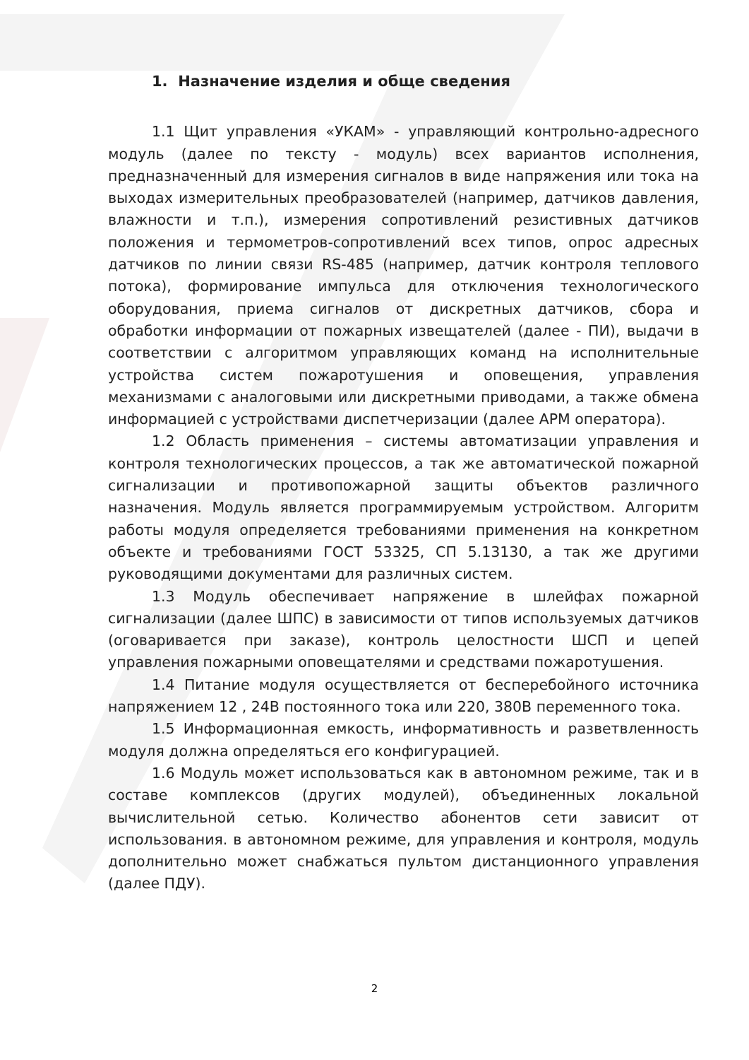1. Назначение изделия и обще сведения
1.1 Щит управления «УКАМ» - управляющий контрольно-адресного модуль (далее по тексту - модуль) всех вариантов исполнения, предназначенный для измерения сигналов в виде напряжения или тока на выходах измерительных преобразователей (например, датчиков давления, влажности и т.п.), измерения сопротивлений резистивных датчиков положения и термометров-сопротивлений всех типов, опрос адресных датчиков по линии связи RS-485 (например, датчик контроля теплового потока), формирование импульса для отключения технологического оборудования, приема сигналов от дискретных датчиков, сбора и обработки информации от пожарных извещателей (далее - ПИ), выдачи в соответствии с алгоритмом управляющих команд на исполнительные устройства систем пожаротушения и оповещения, управления механизмами с аналоговыми или дискретными приводами, а также обмена информацией с устройствами диспетчеризации (далее АРМ оператора).
1.2 Область применения – системы автоматизации управления и контроля технологических процессов, а так же автоматической пожарной сигнализации и противопожарной защиты объектов различного назначения. Модуль является программируемым устройством. Алгоритм работы модуля определяется требованиями применения на конкретном объекте и требованиями ГОСТ 53325, СП 5.13130, а так же другими руководящими документами для различных систем.
1.3 Модуль обеспечивает напряжение в шлейфах пожарной сигнализации (далее ШПС) в зависимости от типов используемых датчиков (оговаривается при заказе), контроль целостности ШСП и цепей управления пожарными оповещателями и средствами пожаротушения.
1.4 Питание модуля осуществляется от бесперебойного источника напряжением 12 , 24В постоянного тока или 220, 380В переменного тока.
1.5 Информационная емкость, информативность и разветвленность модуля должна определяться его конфигурацией.
1.6 Модуль может использоваться как в автономном режиме, так и в составе комплексов (других модулей), объединенных локальной вычислительной сетью. Количество абонентов сети зависит от использования. в автономном режиме, для управления и контроля, модуль дополнительно может снабжаться пультом дистанционного управления (далее ПДУ).
2